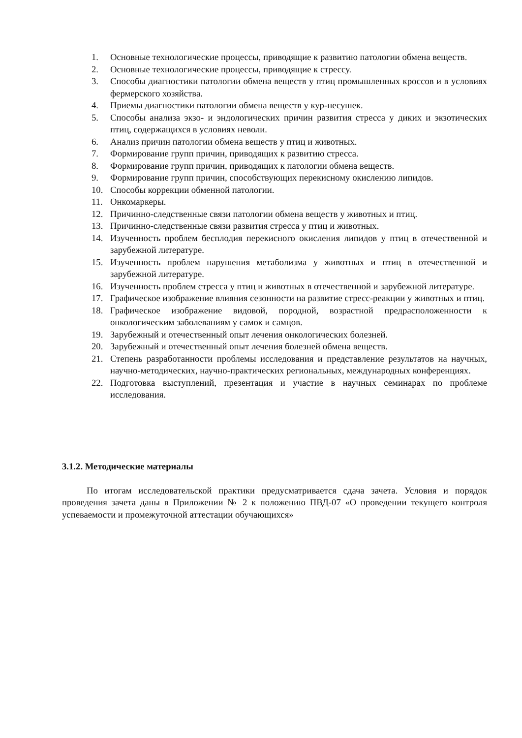1. Основные технологические процессы, приводящие к развитию патологии обмена веществ.
2. Основные технологические процессы, приводящие к стрессу.
3. Способы диагностики патологии обмена веществ у птиц промышленных кроссов и в условиях фермерского хозяйства.
4. Приемы диагностики патологии обмена веществ у кур-несушек.
5. Способы анализа экзо- и эндологических причин развития стресса у диких и экзотических птиц, содержащихся в условиях неволи.
6. Анализ причин патологии обмена веществ у птиц и животных.
7. Формирование групп причин, приводящих к развитию стресса.
8. Формирование групп причин, приводящих к патологии обмена веществ.
9. Формирование групп причин, способствующих перекисному окислению липидов.
10. Способы коррекции обменной патологии.
11. Онкомаркеры.
12. Причинно-следственные связи патологии обмена веществ у животных и птиц.
13. Причинно-следственные связи развития стресса у птиц и животных.
14. Изученность проблем бесплодия перекисного окисления липидов у птиц в отечественной и зарубежной литературе.
15. Изученность проблем нарушения метаболизма у животных и птиц в отечественной и зарубежной литературе.
16. Изученность проблем стресса у птиц и животных в отечественной и зарубежной литературе.
17. Графическое изображение влияния сезонности на развитие стресс-реакции у животных и птиц.
18. Графическое изображение видовой, породной, возрастной предрасположенности к онкологическим заболеваниям у самок и самцов.
19. Зарубежный и отечественный опыт лечения онкологических болезней.
20. Зарубежный и отечественный опыт лечения болезней обмена веществ.
21. Степень разработанности проблемы исследования и представление результатов на научных, научно-методических, научно-практических региональных, международных конференциях.
22. Подготовка выступлений, презентация и участие в научных семинарах по проблеме исследования.
3.1.2. Методические материалы
По итогам исследовательской практики предусматривается сдача зачета. Условия и порядок проведения зачета даны в Приложении № 2 к положению ПВД-07 «О проведении текущего контроля успеваемости и промежуточной аттестации обучающихся»